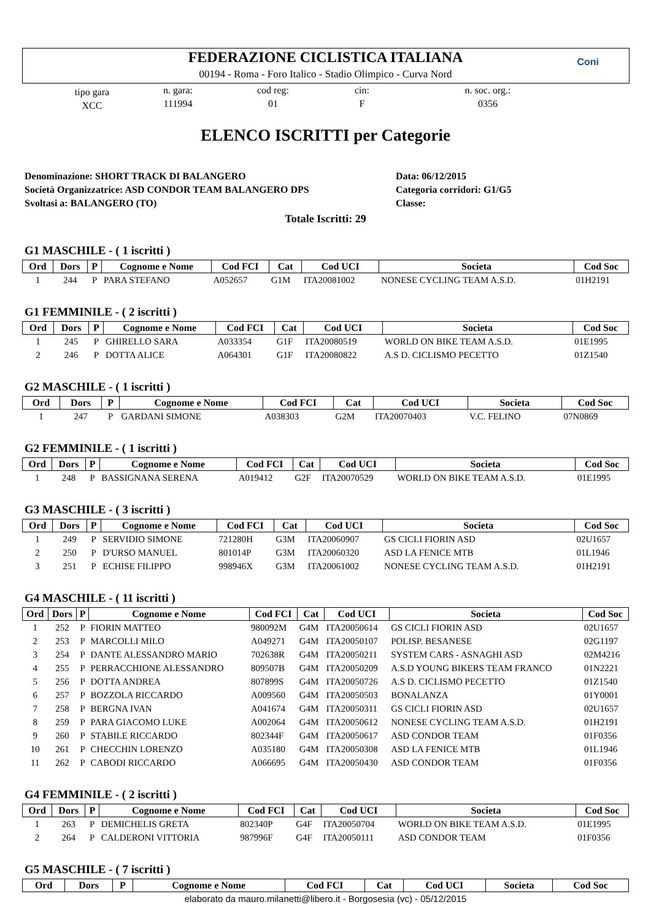FEDERAZIONE CICLISTICA ITALIANA
00194 - Roma - Foro Italico - Stadio Olimpico - Curva Nord
Coni
tipo gara
XCC
n. gara:
111994
cod reg:
01
cin:
F
n. soc. org.:
0356
ELENCO ISCRITTI per Categorie
Denominazione: SHORT TRACK DI BALANGERO
Società Organizzatrice: ASD CONDOR TEAM BALANGERO DPS
Svoltasi a: BALANGERO (TO)
Data: 06/12/2015
Categoria corridori: G1/G5
Classe:
Totale Iscritti: 29
G1 MASCHILE - ( 1 iscritti )
| Ord | Dors | P | Cognome e Nome | Cod FCI | Cat | Cod UCI | Societa | Cod Soc |
| --- | --- | --- | --- | --- | --- | --- | --- | --- |
| 1 | 244 | P | PARA STEFANO | A052657 | G1M | ITA20081002 | NONESE CYCLING TEAM A.S.D. | 01H2191 |
G1 FEMMINILE - ( 2 iscritti )
| Ord | Dors | P | Cognome e Nome | Cod FCI | Cat | Cod UCI | Societa | Cod Soc |
| --- | --- | --- | --- | --- | --- | --- | --- | --- |
| 1 | 245 | P | GHIRELLO SARA | A033354 | G1F | ITA20080519 | WORLD ON BIKE TEAM A.S.D. | 01E1995 |
| 2 | 246 | P | DOTTA ALICE | A064301 | G1F | ITA20080822 | A.S D. CICLISMO PECETTO | 01Z1540 |
G2 MASCHILE - ( 1 iscritti )
| Ord | Dors | P | Cognome e Nome | Cod FCI | Cat | Cod UCI | Societa | Cod Soc |
| --- | --- | --- | --- | --- | --- | --- | --- | --- |
| 1 | 247 | P | GARDANI SIMONE | A038303 | G2M | ITA20070403 | V.C. FELINO | 07N0869 |
G2 FEMMINILE - ( 1 iscritti )
| Ord | Dors | P | Cognome e Nome | Cod FCI | Cat | Cod UCI | Societa | Cod Soc |
| --- | --- | --- | --- | --- | --- | --- | --- | --- |
| 1 | 248 | P | BASSIGNANA SERENA | A019412 | G2F | ITA20070529 | WORLD ON BIKE TEAM A.S.D. | 01E1995 |
G3 MASCHILE - ( 3 iscritti )
| Ord | Dors | P | Cognome e Nome | Cod FCI | Cat | Cod UCI | Societa | Cod Soc |
| --- | --- | --- | --- | --- | --- | --- | --- | --- |
| 1 | 249 | P | SERVIDIO SIMONE | 721280H | G3M | ITA20060907 | GS CICLI FIORIN ASD | 02U1657 |
| 2 | 250 | P | D'URSO MANUEL | 801014P | G3M | ITA20060320 | ASD LA FENICE MTB | 01L1946 |
| 3 | 251 | P | ECHISE FILIPPO | 998946X | G3M | ITA20061002 | NONESE CYCLING TEAM A.S.D. | 01H2191 |
G4 MASCHILE - ( 11 iscritti )
| Ord | Dors | P | Cognome e Nome | Cod FCI | Cat | Cod UCI | Societa | Cod Soc |
| --- | --- | --- | --- | --- | --- | --- | --- | --- |
| 1 | 252 | P | FIORIN MATTEO | 980092M | G4M | ITA20050614 | GS CICLI FIORIN ASD | 02U1657 |
| 2 | 253 | P | MARCOLLI MILO | A049271 | G4M | ITA20050107 | POLISP. BESANESE | 02G1197 |
| 3 | 254 | P | DANTE ALESSANDRO MARIO | 702638R | G4M | ITA20050211 | SYSTEM CARS - ASNAGHI ASD | 02M4216 |
| 4 | 255 | P | PERRACCHIONE ALESSANDRO | 809507B | G4M | ITA20050209 | A.S.D YOUNG BIKERS TEAM FRANCO | 01N2221 |
| 5 | 256 | P | DOTTA ANDREA | 807899S | G4M | ITA20050726 | A.S D. CICLISMO PECETTO | 01Z1540 |
| 6 | 257 | P | BOZZOLA RICCARDO | A009560 | G4M | ITA20050503 | BONALANZA | 01Y0001 |
| 7 | 258 | P | BERGNA IVAN | A041674 | G4M | ITA20050311 | GS CICLI FIORIN ASD | 02U1657 |
| 8 | 259 | P | PARA GIACOMO LUKE | A002064 | G4M | ITA20050612 | NONESE CYCLING TEAM A.S.D. | 01H2191 |
| 9 | 260 | P | STABILE RICCARDO | 802344F | G4M | ITA20050617 | ASD CONDOR TEAM | 01F0356 |
| 10 | 261 | P | CHECCHIN LORENZO | A035180 | G4M | ITA20050308 | ASD LA FENICE MTB | 01L1946 |
| 11 | 262 | P | CABODI RICCARDO | A066695 | G4M | ITA20050430 | ASD CONDOR TEAM | 01F0356 |
G4 FEMMINILE - ( 2 iscritti )
| Ord | Dors | P | Cognome e Nome | Cod FCI | Cat | Cod UCI | Societa | Cod Soc |
| --- | --- | --- | --- | --- | --- | --- | --- | --- |
| 1 | 263 | P | DEMICHELIS GRETA | 802340P | G4F | ITA20050704 | WORLD ON BIKE TEAM A.S.D. | 01E1995 |
| 2 | 264 | P | CALDERONI VITTORIA | 987996F | G4F | ITA20050111 | ASD CONDOR TEAM | 01F0356 |
G5 MASCHILE - ( 7 iscritti )
| Ord | Dors | P | Cognome e Nome | Cod FCI | Cat | Cod UCI | Societa | Cod Soc |
| --- | --- | --- | --- | --- | --- | --- | --- | --- |
elaborato da mauro.milanetti@libero.it - Borgosesia (vc) - 05/12/2015